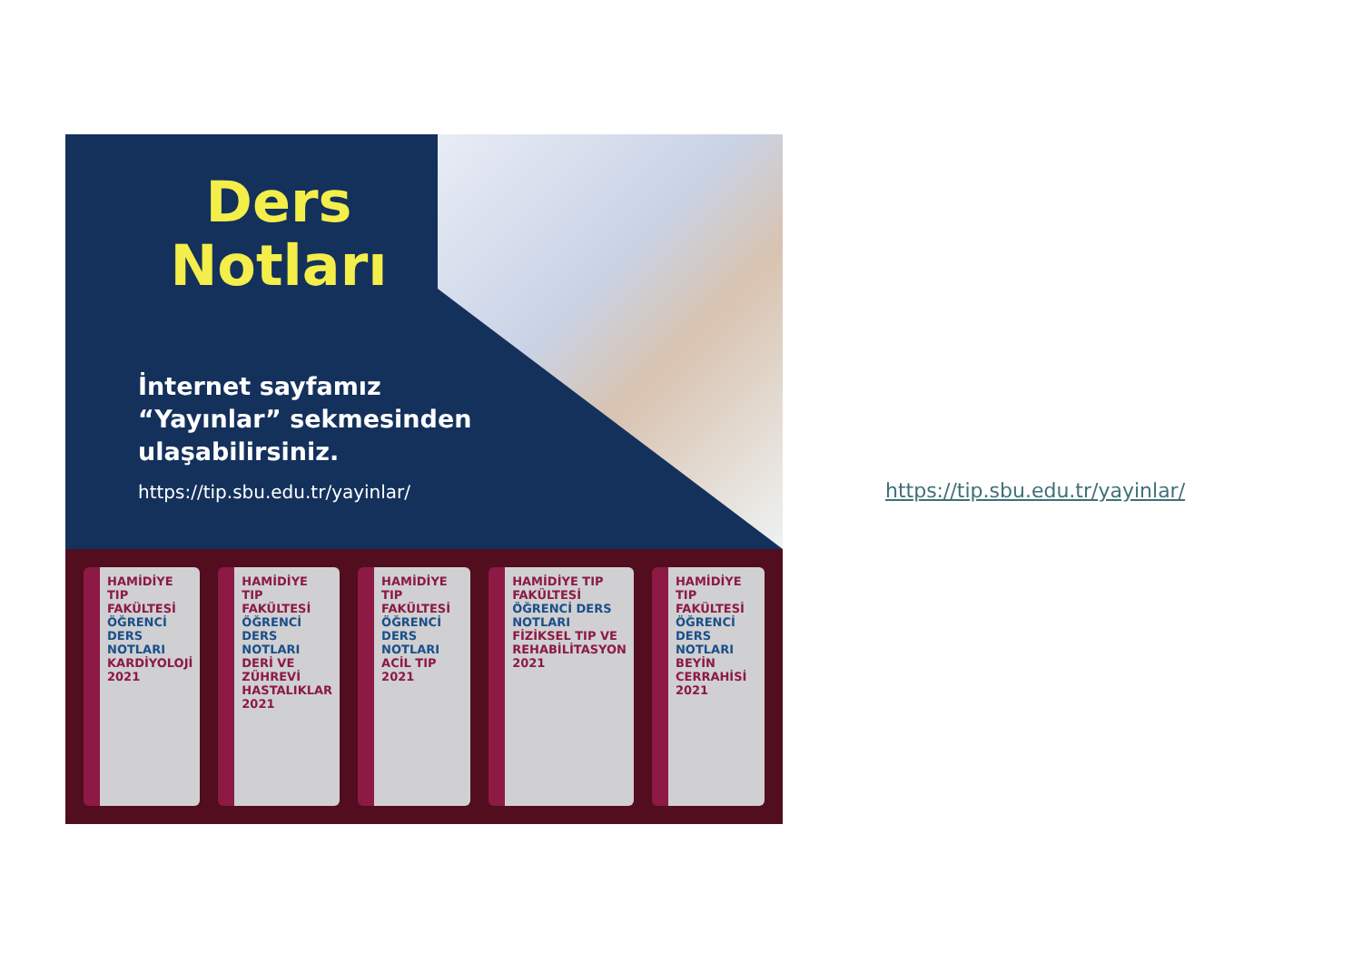Ders Notları
İnternet sayfamız
“Yayınlar” sekmesinden
ulaşabilirsiniz.
https://tip.sbu.edu.tr/yayinlar/
HAMİDİYE TIP FAKÜLTESİ
ÖĞRENCİ DERS NOTLARI
KARDİYOLOJİ
2021
HAMİDİYE TIP FAKÜLTESİ
ÖĞRENCİ DERS NOTLARI
DERİ VE ZÜHREVİ HASTALIKLAR
2021
HAMİDİYE TIP FAKÜLTESİ
ÖĞRENCİ DERS NOTLARI
ACİL TIP
2021
HAMİDİYE TIP FAKÜLTESİ
ÖĞRENCİ DERS NOTLARI
FİZİKSEL TIP VE REHABİLİTASYON
2021
HAMİDİYE TIP FAKÜLTESİ
ÖĞRENCİ DERS NOTLARI
BEYİN CERRAHİSİ
2021
https://tip.sbu.edu.tr/yayinlar/